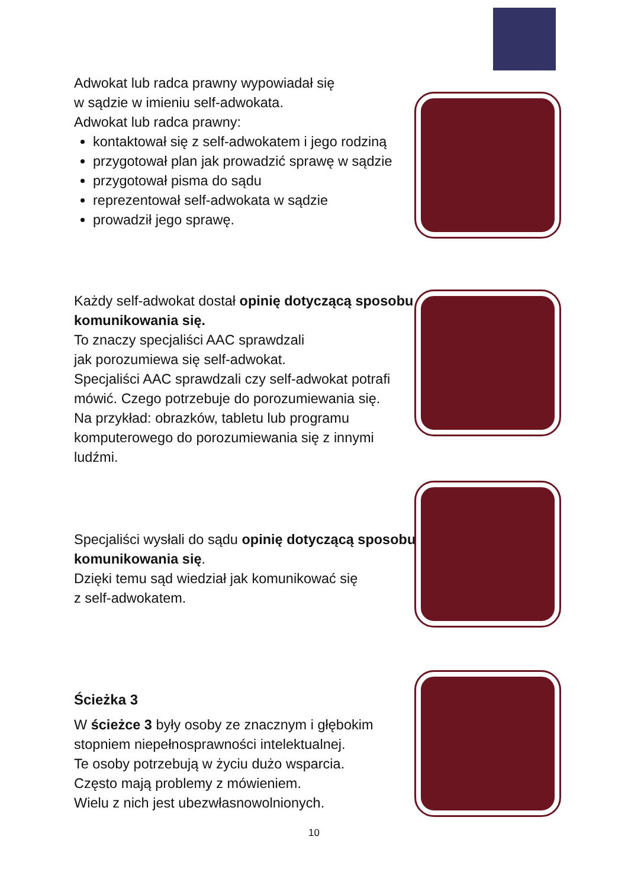Adwokat lub radca prawny wypowiadał się
w sądzie w imieniu self-adwokata.
Adwokat lub radca prawny:
kontaktował się z self-adwokatem i jego rodziną
przygotował plan jak prowadzić sprawę w sądzie
przygotował pisma do sądu
reprezentował self-adwokata w sądzie
prowadził jego sprawę.
Każdy self-adwokat dostał opinię dotyczącą sposobu komunikowania się.
To znaczy specjaliści AAC sprawdzali
jak porozumiewa się self-adwokat.
Specjaliści AAC sprawdzali czy self-adwokat potrafi mówić. Czego potrzebuje do porozumiewania się.
Na przykład: obrazków, tabletu lub programu komputerowego do porozumiewania się z innymi ludźmi.
Specjaliści wysłali do sądu opinię dotyczącą sposobu komunikowania się.
Dzięki temu sąd wiedział jak komunikować się
z self-adwokatem.
Ścieżka 3
W ścieżce 3 były osoby ze znacznym i głębokim stopniem niepełnosprawności intelektualnej.
Te osoby potrzebują w życiu dużo wsparcia.
Często mają problemy z mówieniem.
Wielu z nich jest ubezwłasnowolnionych.
10